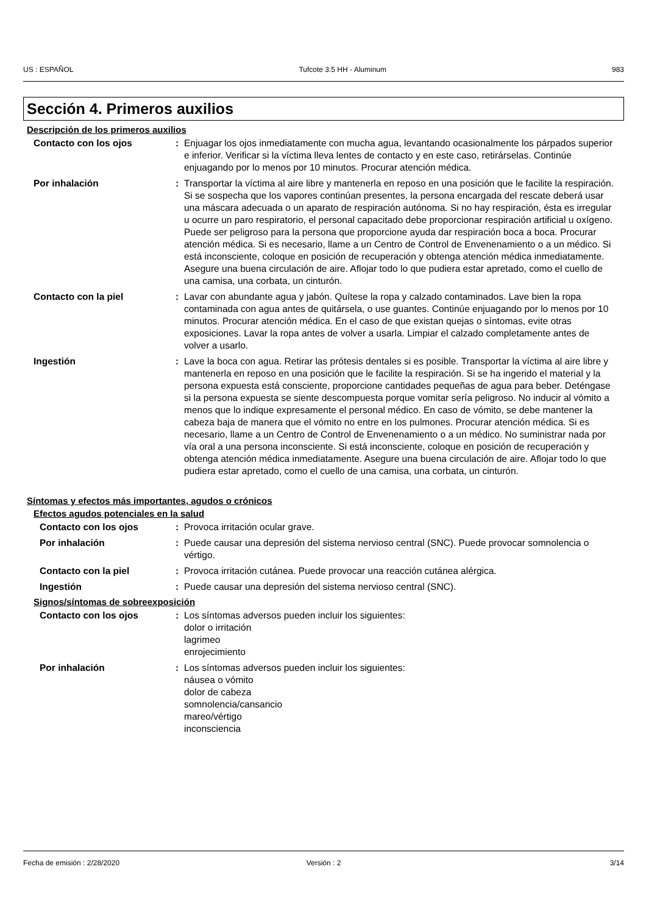US : ESPAÑOL Tufcote 3.5 HH - Aluminum 983
Sección 4. Primeros auxilios
Descripción de los primeros auxilios
Contacto con los ojos : Enjuagar los ojos inmediatamente con mucha agua, levantando ocasionalmente los párpados superior e inferior. Verificar si la víctima lleva lentes de contacto y en este caso, retirárselas. Continúe enjuagando por lo menos por 10 minutos. Procurar atención médica.
Por inhalación : Transportar la víctima al aire libre y mantenerla en reposo en una posición que le facilite la respiración. Si se sospecha que los vapores continúan presentes, la persona encargada del rescate deberá usar una máscara adecuada o un aparato de respiración autónoma. Si no hay respiración, ésta es irregular u ocurre un paro respiratorio, el personal capacitado debe proporcionar respiración artificial u oxígeno. Puede ser peligroso para la persona que proporcione ayuda dar respiración boca a boca. Procurar atención médica. Si es necesario, llame a un Centro de Control de Envenenamiento o a un médico. Si está inconsciente, coloque en posición de recuperación y obtenga atención médica inmediatamente. Asegure una buena circulación de aire. Aflojar todo lo que pudiera estar apretado, como el cuello de una camisa, una corbata, un cinturón.
Contacto con la piel : Lavar con abundante agua y jabón. Quítese la ropa y calzado contaminados. Lave bien la ropa contaminada con agua antes de quitársela, o use guantes. Continúe enjuagando por lo menos por 10 minutos. Procurar atención médica. En el caso de que existan quejas o síntomas, evite otras exposiciones. Lavar la ropa antes de volver a usarla. Limpiar el calzado completamente antes de volver a usarlo.
Ingestión : Lave la boca con agua. Retirar las prótesis dentales si es posible. Transportar la víctima al aire libre y mantenerla en reposo en una posición que le facilite la respiración. Si se ha ingerido el material y la persona expuesta está consciente, proporcione cantidades pequeñas de agua para beber. Deténgase si la persona expuesta se siente descompuesta porque vomitar sería peligroso. No inducir al vómito a menos que lo indique expresamente el personal médico. En caso de vómito, se debe mantener la cabeza baja de manera que el vómito no entre en los pulmones. Procurar atención médica. Si es necesario, llame a un Centro de Control de Envenenamiento o a un médico. No suministrar nada por vía oral a una persona inconsciente. Si está inconsciente, coloque en posición de recuperación y obtenga atención médica inmediatamente. Asegure una buena circulación de aire. Aflojar todo lo que pudiera estar apretado, como el cuello de una camisa, una corbata, un cinturón.
Síntomas y efectos más importantes, agudos o crónicos
Efectos agudos potenciales en la salud
Contacto con los ojos : Provoca irritación ocular grave.
Por inhalación : Puede causar una depresión del sistema nervioso central (SNC). Puede provocar somnolencia o vértigo.
Contacto con la piel : Provoca irritación cutánea. Puede provocar una reacción cutánea alérgica.
Ingestión : Puede causar una depresión del sistema nervioso central (SNC).
Signos/síntomas de sobreexposición
Contacto con los ojos : Los síntomas adversos pueden incluir los siguientes:
dolor o irritación
lagrimeo
enrojecimiento
Por inhalación : Los síntomas adversos pueden incluir los siguientes:
náusea o vómito
dolor de cabeza
somnolencia/cansancio
mareo/vértigo
inconsciencia
Fecha de emisión : 2/28/2020 Versión : 2 3/14